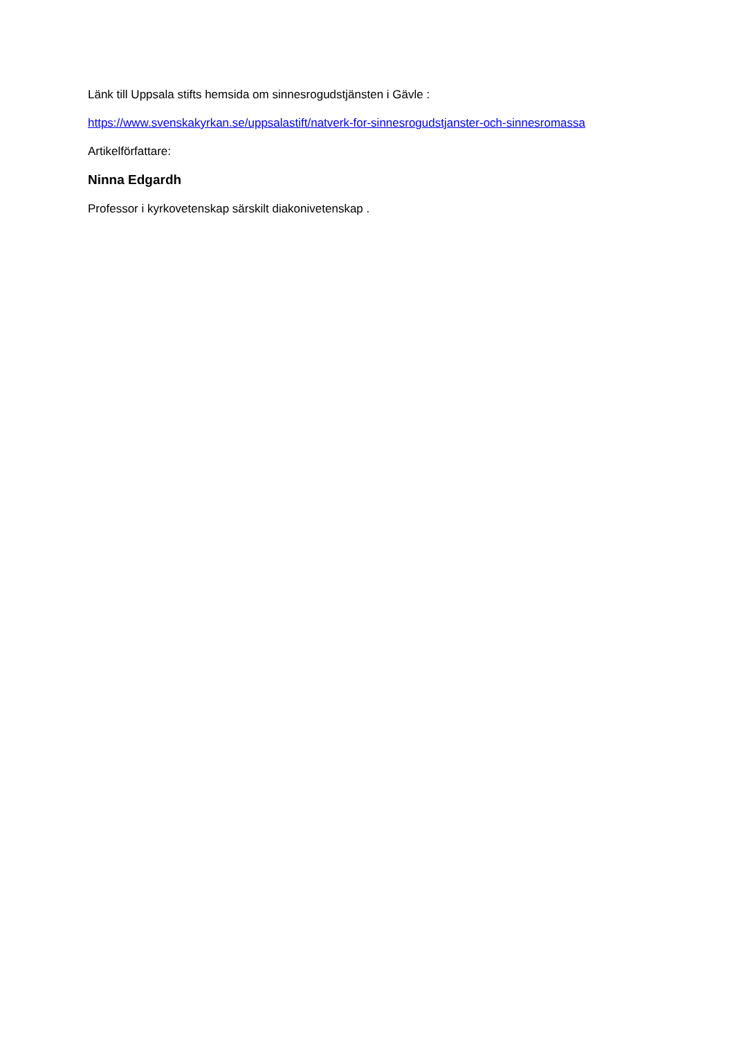Länk till Uppsala stifts hemsida om sinnesrogudstjänsten i Gävle :
https://www.svenskakyrkan.se/uppsalastift/natverk-for-sinnesrogudstjanster-och-sinnesromassa
Artikelförfattare:
Ninna Edgardh
Professor i kyrkovetenskap särskilt diakonivetenskap .